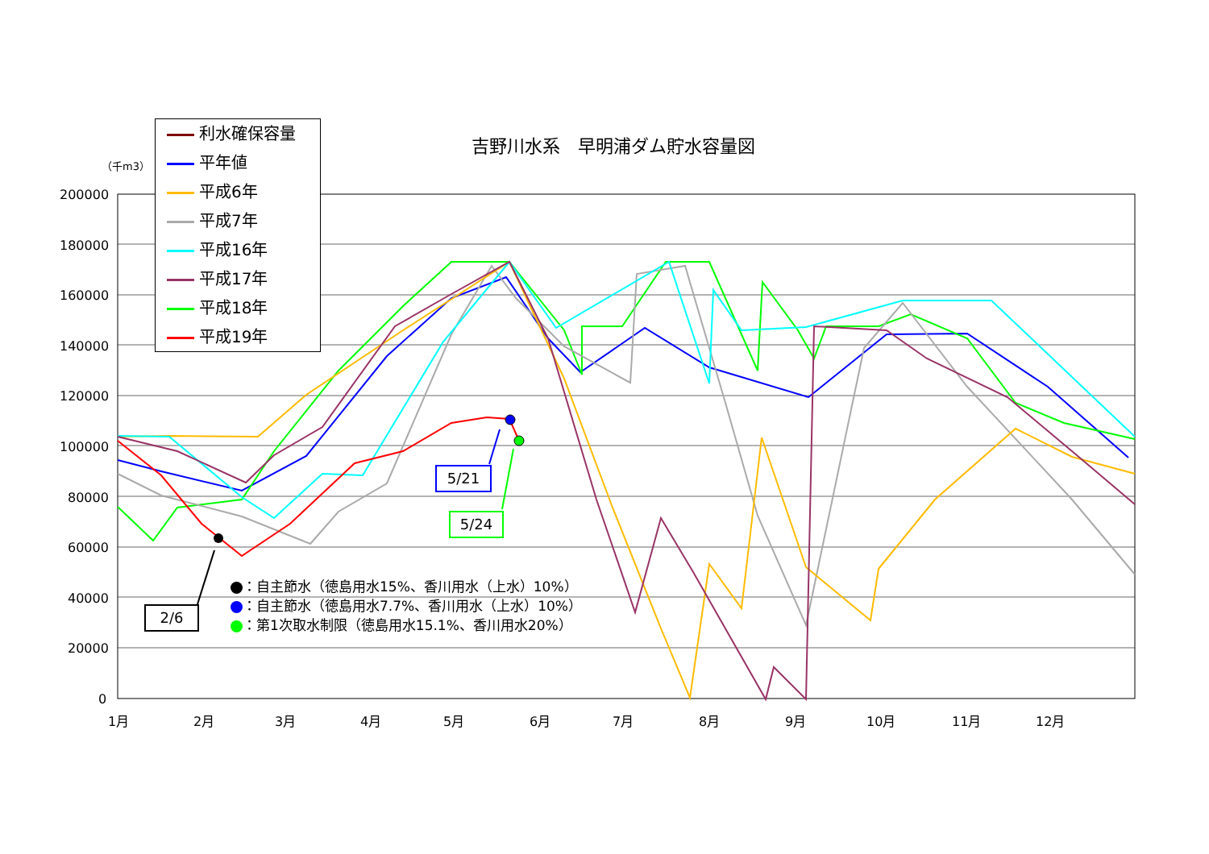吉野川水系　早明浦ダム貯水容量図
（千m3）
200000
180000
160000
140000
120000
100000
80000
60000
40000
20000
0
1月 2月 3月 4月 5月 6月 7月 8月 9月 10月 11月 12月
利水確保容量
平年値
平成6年
平成7年
平成16年
平成17年
平成18年
平成19年
：自主節水（徳島用水15%、香川用水（上水）10%）
：自主節水（徳島用水7.7%、香川用水（上水）10%）
：第1次取水制限（徳島用水15.1%、香川用水20%）
2/6
5/21
5/24